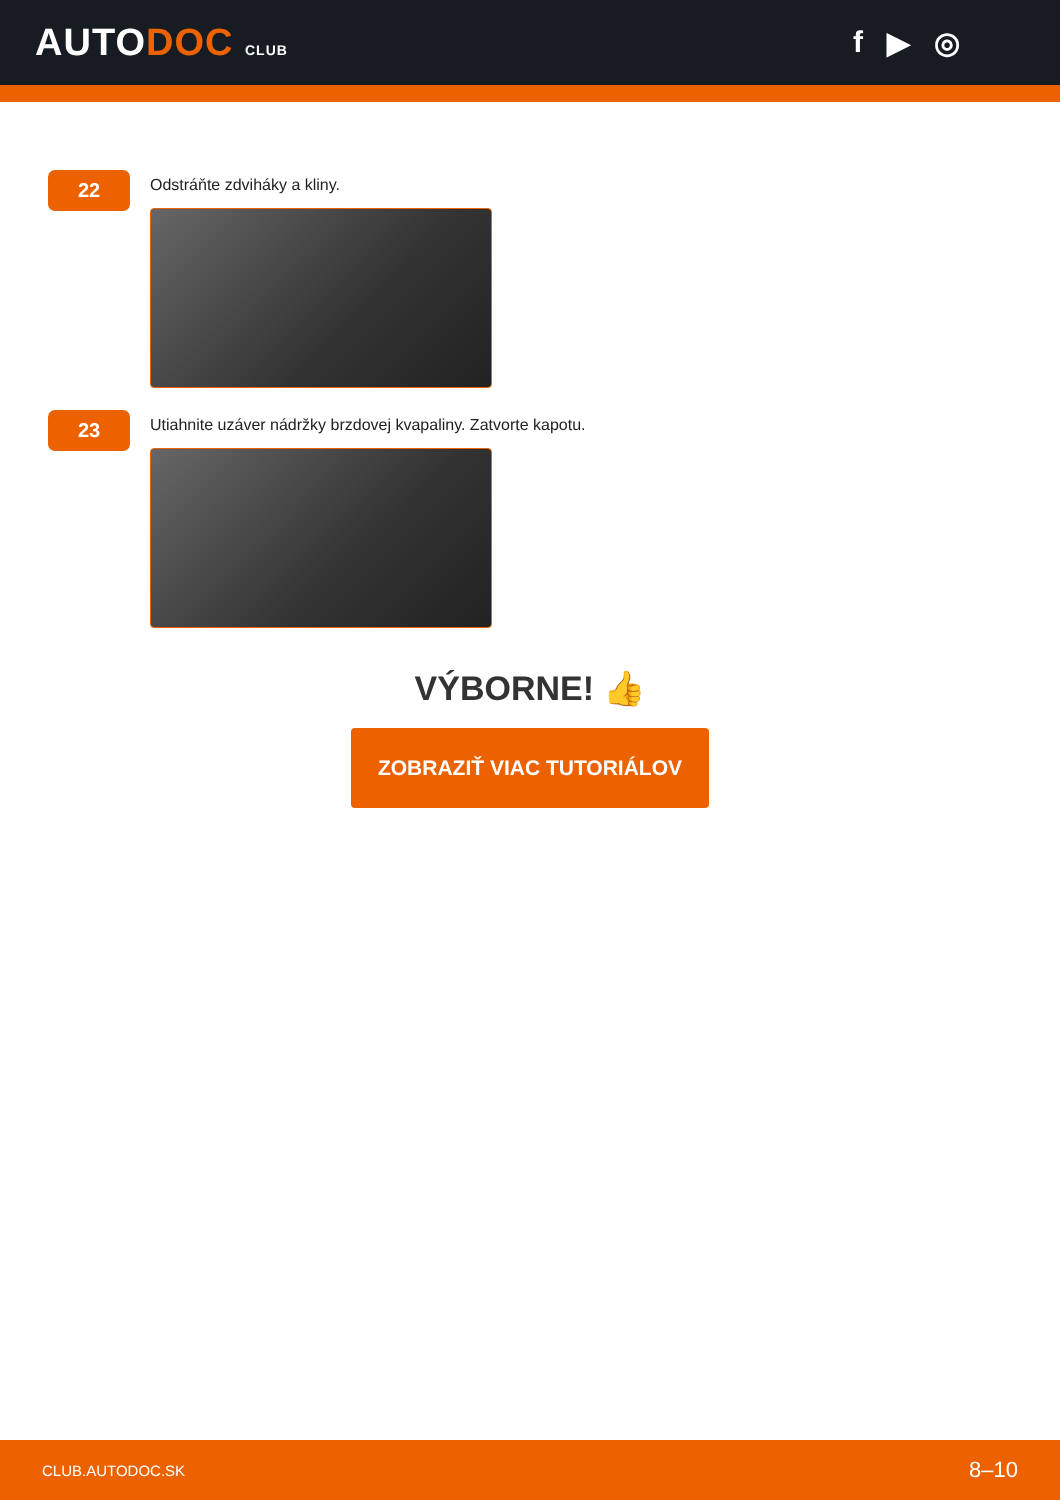AUTODOC CLUB
f ▶ ◎
22
Odstráňte zdviháky a kliny.
23
Utiahnite uzáver nádržky brzdovej kvapaliny. Zatvorte kapotu.
VÝBORNE! 👍
ZOBRAZIŤ VIAC TUTORIÁLOV
CLUB.AUTODOC.SK 8–10